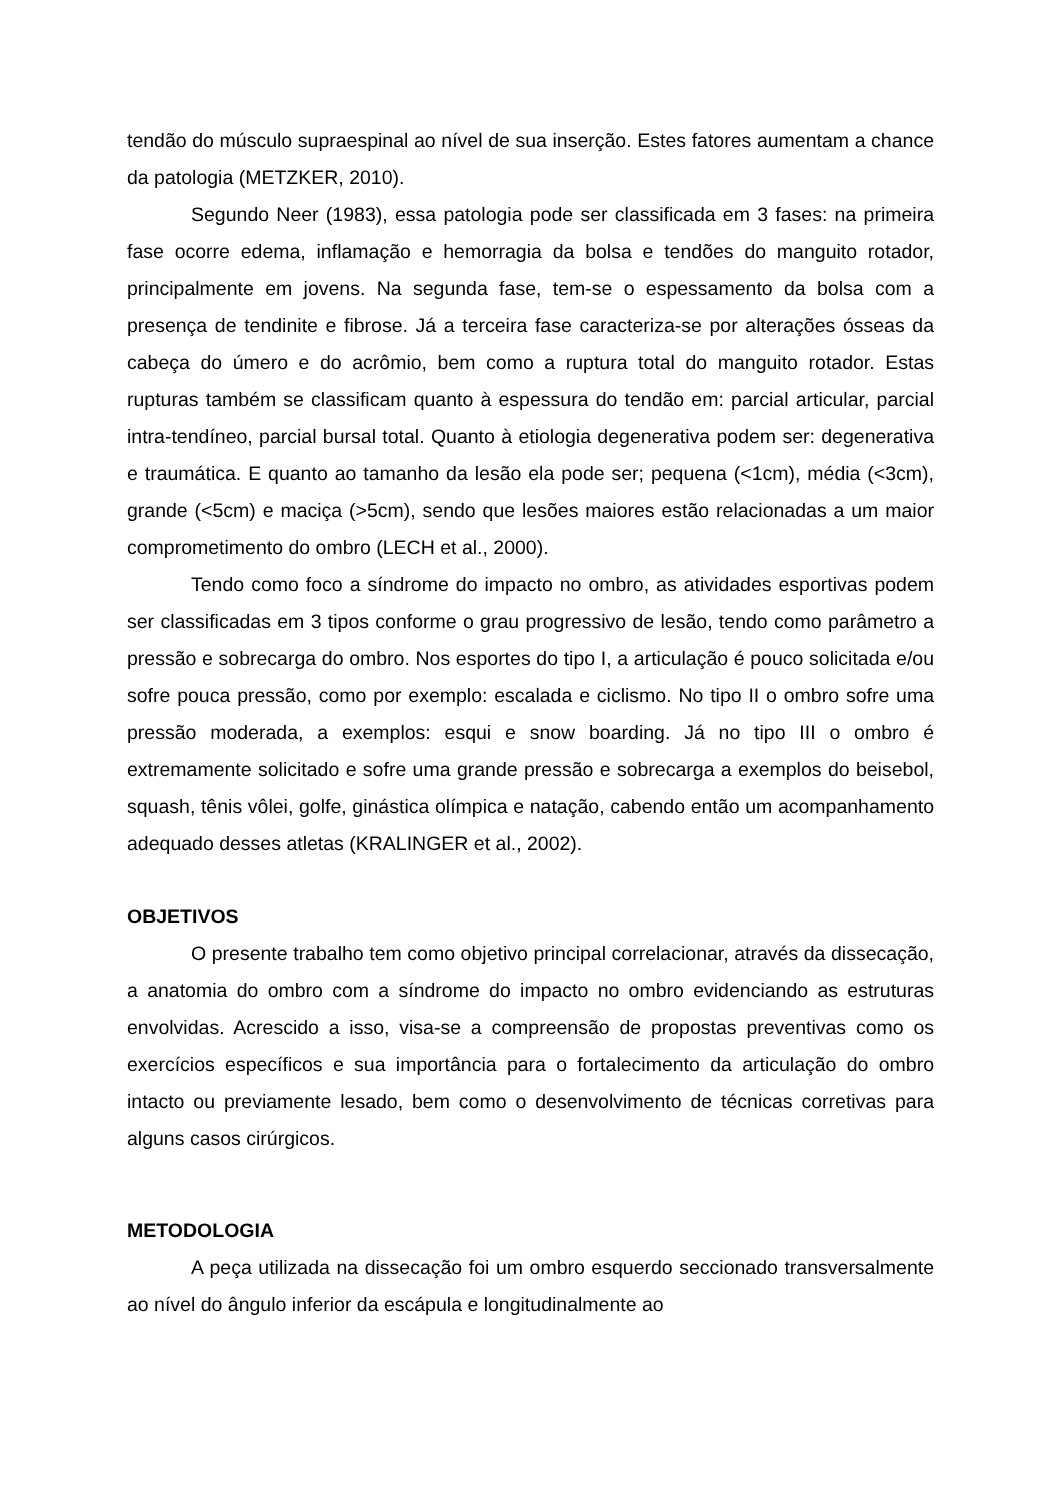tendão do músculo supraespinal ao nível de sua inserção. Estes fatores aumentam a chance da patologia (METZKER, 2010).
Segundo Neer (1983), essa patologia pode ser classificada em 3 fases: na primeira fase ocorre edema, inflamação e hemorragia da bolsa e tendões do manguito rotador, principalmente em jovens. Na segunda fase, tem-se o espessamento da bolsa com a presença de tendinite e fibrose. Já a terceira fase caracteriza-se por alterações ósseas da cabeça do úmero e do acrômio, bem como a ruptura total do manguito rotador. Estas rupturas também se classificam quanto à espessura do tendão em: parcial articular, parcial intra-tendíneo, parcial bursal total. Quanto à etiologia degenerativa podem ser: degenerativa e traumática. E quanto ao tamanho da lesão ela pode ser; pequena (<1cm), média (<3cm), grande (<5cm) e maciça (>5cm), sendo que lesões maiores estão relacionadas a um maior comprometimento do ombro (LECH et al., 2000).
Tendo como foco a síndrome do impacto no ombro, as atividades esportivas podem ser classificadas em 3 tipos conforme o grau progressivo de lesão, tendo como parâmetro a pressão e sobrecarga do ombro. Nos esportes do tipo I, a articulação é pouco solicitada e/ou sofre pouca pressão, como por exemplo: escalada e ciclismo. No tipo II o ombro sofre uma pressão moderada, a exemplos: esqui e snow boarding. Já no tipo III o ombro é extremamente solicitado e sofre uma grande pressão e sobrecarga a exemplos do beisebol, squash, tênis vôlei, golfe, ginástica olímpica e natação, cabendo então um acompanhamento adequado desses atletas (KRALINGER et al., 2002).
OBJETIVOS
O presente trabalho tem como objetivo principal correlacionar, através da dissecação, a anatomia do ombro com a síndrome do impacto no ombro evidenciando as estruturas envolvidas. Acrescido a isso, visa-se a compreensão de propostas preventivas como os exercícios específicos e sua importância para o fortalecimento da articulação do ombro intacto ou previamente lesado, bem como o desenvolvimento de técnicas corretivas para alguns casos cirúrgicos.
METODOLOGIA
A peça utilizada na dissecação foi um ombro esquerdo seccionado transversalmente ao nível do ângulo inferior da escápula e longitudinalmente ao